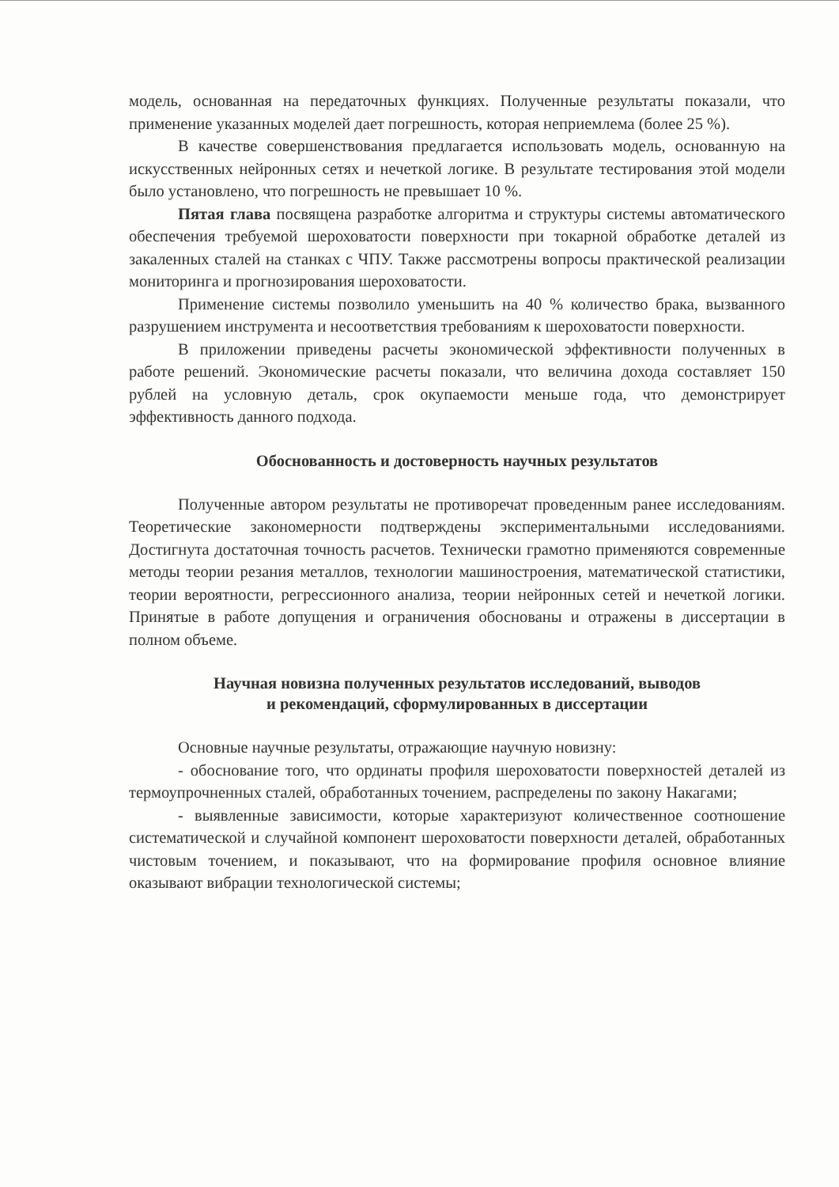модель, основанная на передаточных функциях. Полученные результаты показали, что применение указанных моделей дает погрешность, которая неприемлема (более 25 %).
В качестве совершенствования предлагается использовать модель, основанную на искусственных нейронных сетях и нечеткой логике. В результате тестирования этой модели было установлено, что погрешность не превышает 10 %.
Пятая глава посвящена разработке алгоритма и структуры системы автоматического обеспечения требуемой шероховатости поверхности при токарной обработке деталей из закаленных сталей на станках с ЧПУ. Также рассмотрены вопросы практической реализации мониторинга и прогнозирования шероховатости.
Применение системы позволило уменьшить на 40 % количество брака, вызванного разрушением инструмента и несоответствия требованиям к шероховатости поверхности.
В приложении приведены расчеты экономической эффективности полученных в работе решений. Экономические расчеты показали, что величина дохода составляет 150 рублей на условную деталь, срок окупаемости меньше года, что демонстрирует эффективность данного подхода.
Обоснованность и достоверность научных результатов
Полученные автором результаты не противоречат проведенным ранее исследованиям. Теоретические закономерности подтверждены экспериментальными исследованиями. Достигнута достаточная точность расчетов. Технически грамотно применяются современные методы теории резания металлов, технологии машиностроения, математической статистики, теории вероятности, регрессионного анализа, теории нейронных сетей и нечеткой логики. Принятые в работе допущения и ограничения обоснованы и отражены в диссертации в полном объеме.
Научная новизна полученных результатов исследований, выводов
и рекомендаций, сформулированных в диссертации
Основные научные результаты, отражающие научную новизну:
- обоснование того, что ординаты профиля шероховатости поверхностей деталей из термоупрочненных сталей, обработанных точением, распределены по закону Накагами;
- выявленные зависимости, которые характеризуют количественное соотношение систематической и случайной компонент шероховатости поверхности деталей, обработанных чистовым точением, и показывают, что на формирование профиля основное влияние оказывают вибрации технологической системы;